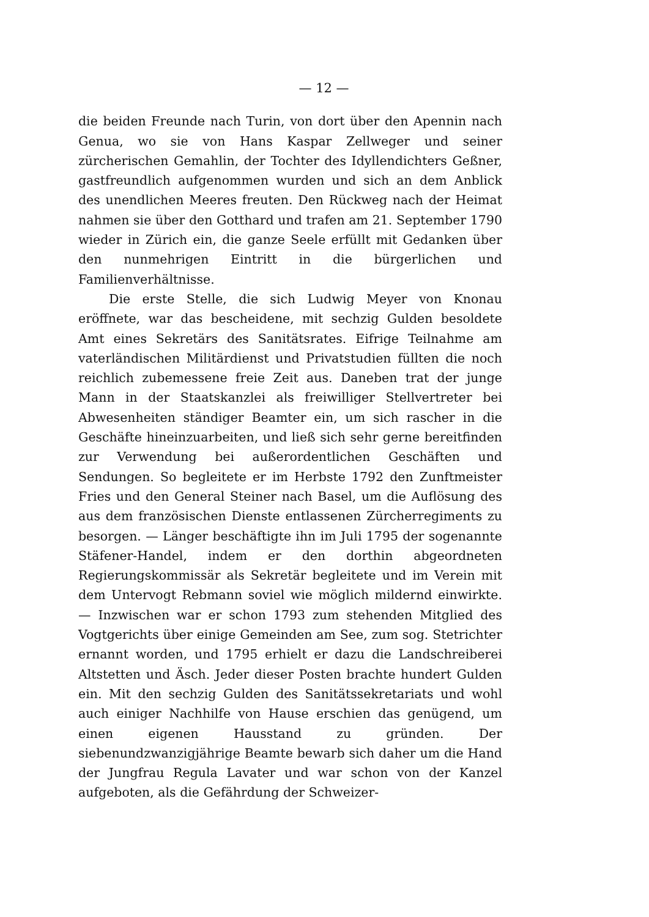— 12 —
die beiden Freunde nach Turin, von dort über den Apennin nach Genua, wo sie von Hans Kaspar Zellweger und seiner zürcherischen Gemahlin, der Tochter des Idyllendichters Geßner, gastfreundlich aufgenommen wurden und sich an dem Anblick des unendlichen Meeres freuten. Den Rückweg nach der Heimat nahmen sie über den Gotthard und trafen am 21. September 1790 wieder in Zürich ein, die ganze Seele erfüllt mit Gedanken über den nunmehrigen Eintritt in die bürgerlichen und Familienverhältnisse.
Die erste Stelle, die sich Ludwig Meyer von Knonau eröffnete, war das bescheidene, mit sechzig Gulden besoldete Amt eines Sekretärs des Sanitätsrates. Eifrige Teilnahme am vaterländischen Militärdienst und Privatstudien füllten die noch reichlich zubemessene freie Zeit aus. Daneben trat der junge Mann in der Staatskanzlei als freiwilliger Stellvertreter bei Abwesenheiten ständiger Beamter ein, um sich rascher in die Geschäfte hineinzuarbeiten, und ließ sich sehr gerne bereitfinden zur Verwendung bei außerordentlichen Geschäften und Sendungen. So begleitete er im Herbste 1792 den Zunftmeister Fries und den General Steiner nach Basel, um die Auflösung des aus dem französischen Dienste entlassenen Zürcherregiments zu besorgen. — Länger beschäftigte ihn im Juli 1795 der sogenannte Stäfener-Handel, indem er den dorthin abgeordneten Regierungskommissär als Sekretär begleitete und im Verein mit dem Untervogt Rebmann soviel wie möglich mildernd einwirkte. — Inzwischen war er schon 1793 zum stehenden Mitglied des Vogtgerichts über einige Gemeinden am See, zum sog. Stetrichter ernannt worden, und 1795 erhielt er dazu die Landschreiberei Altstetten und Äsch. Jeder dieser Posten brachte hundert Gulden ein. Mit den sechzig Gulden des Sanitätssekretariats und wohl auch einiger Nachhilfe von Hause erschien das genügend, um einen eigenen Hausstand zu gründen. Der siebenundzwanzigjährige Beamte bewarb sich daher um die Hand der Jungfrau Regula Lavater und war schon von der Kanzel aufgeboten, als die Gefährdung der Schweizer-